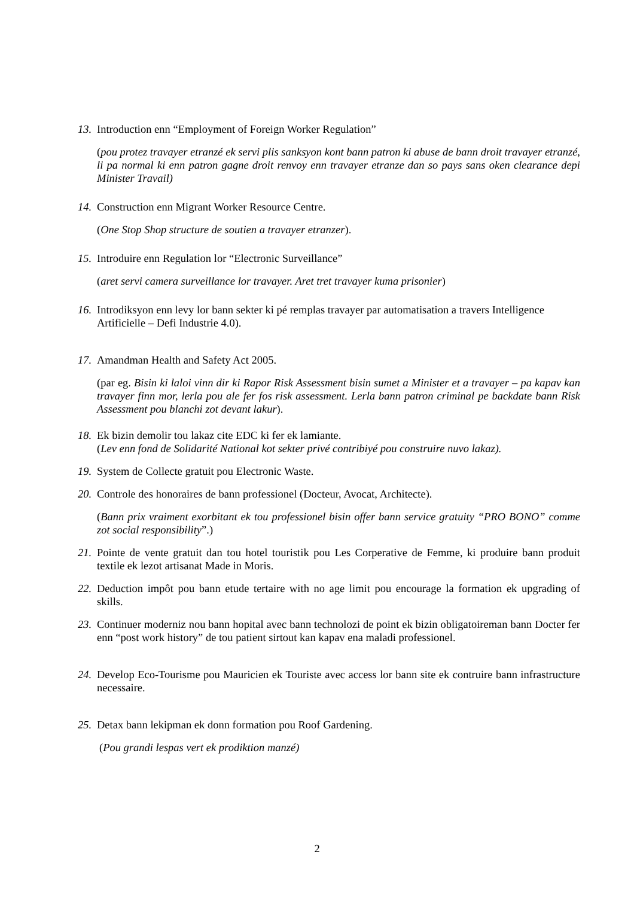13. Introduction enn “Employment of Foreign Worker Regulation”
(pou protez travayer etranzé ek servi plis sanksyon kont bann patron ki abuse de bann droit travayer etranzé, li pa normal ki enn patron gagne droit renvoy enn travayer etranze dan so pays sans oken clearance depi Minister Travail)
14. Construction enn Migrant Worker Resource Centre.
(One Stop Shop structure de soutien a travayer etranzer).
15. Introduire enn Regulation lor “Electronic Surveillance”
(aret servi camera surveillance lor travayer. Aret tret travayer kuma prisonier)
16. Introdiksyon enn levy lor bann sekter ki pé remplas travayer par automatisation a travers Intelligence Artificielle – Defi Industrie 4.0).
17. Amandman Health and Safety Act 2005.
(par eg. Bisin ki laloi vinn dir ki Rapor Risk Assessment bisin sumet a Minister et a travayer – pa kapav kan travayer finn mor, lerla pou ale fer fos risk assessment. Lerla bann patron criminal pe backdate bann Risk Assessment pou blanchi zot devant lakur).
18. Ek bizin demolir tou lakaz cite EDC ki fer ek lamiante.
(Lev enn fond de Solidarité National kot sekter privé contribiyé pou construire nuvo lakaz).
19. System de Collecte gratuit pou Electronic Waste.
20. Controle des honoraires de bann professionel (Docteur, Avocat, Architecte).
(Bann prix vraiment exorbitant ek tou professionel bisin offer bann service gratuity “PRO BONO” comme zot social responsibility”.)
21. Pointe de vente gratuit dan tou hotel touristik pou Les Corperative de Femme, ki produire bann produit textile ek lezot artisanat Made in Moris.
22. Deduction impôt pou bann etude tertaire with no age limit pou encourage la formation ek upgrading of skills.
23. Continuer moderniz nou bann hopital avec bann technolozi de point ek bizin obligatoireman bann Docter fer enn “post work history” de tou patient sirtout kan kapav ena maladi professionel.
24. Develop Eco-Tourisme pou Mauricien ek Touriste avec access lor bann site ek contruire bann infrastructure necessaire.
25. Detax bann lekipman ek donn formation pou Roof Gardening.
(Pou grandi lespas vert ek prodiktion manzé)
2